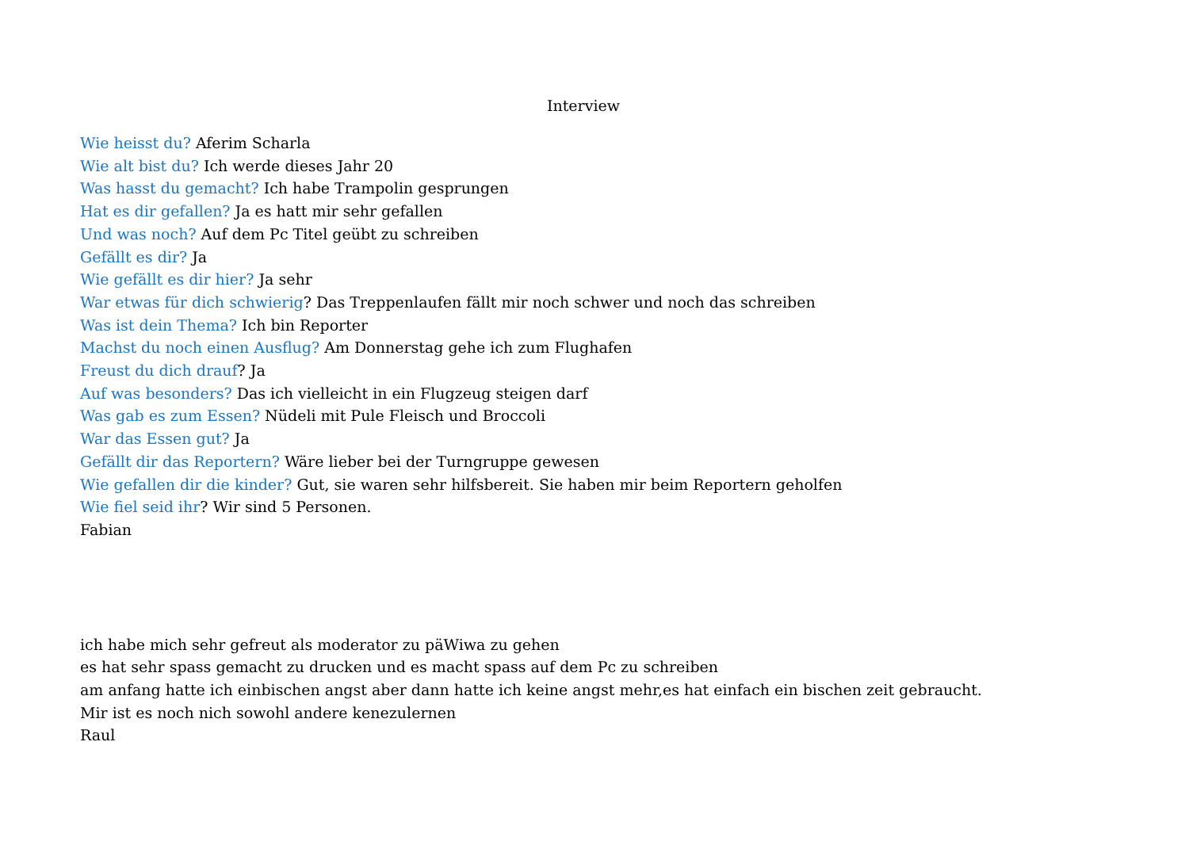Interview
Wie heisst du? Aferim Scharla
Wie alt bist du? Ich werde dieses Jahr 20
Was hasst du gemacht? Ich habe Trampolin gesprungen
Hat es dir gefallen? Ja es hatt mir sehr gefallen
Und was noch? Auf dem Pc Titel geübt zu schreiben
Gefällt es dir? Ja
Wie gefällt es dir hier? Ja sehr
War etwas für dich schwierig? Das Treppenlaufen fällt mir noch schwer und noch das schreiben
Was ist dein Thema? Ich bin Reporter
Machst du noch einen Ausflug? Am Donnerstag gehe ich zum Flughafen
Freust du dich drauf? Ja
Auf was besonders? Das ich vielleicht in ein Flugzeug steigen darf
Was gab es zum Essen? Nüdeli mit Pule Fleisch und Broccoli
War das Essen gut? Ja
Gefällt dir das Reportern? Wäre lieber bei der Turngruppe gewesen
Wie gefallen dir die kinder? Gut, sie waren sehr hilfsbereit. Sie haben mir beim Reportern geholfen
Wie fiel seid ihr? Wir sind 5 Personen.
Fabian
ich habe mich sehr gefreut als moderator zu päWiwa zu gehen
es hat sehr spass gemacht zu drucken und es macht spass auf dem Pc zu schreiben
am anfang hatte ich einbischen angst aber dann hatte ich keine angst mehr,es hat einfach ein bischen zeit gebraucht.
Mir ist es noch nich sowohl andere kenezulernen
Raul